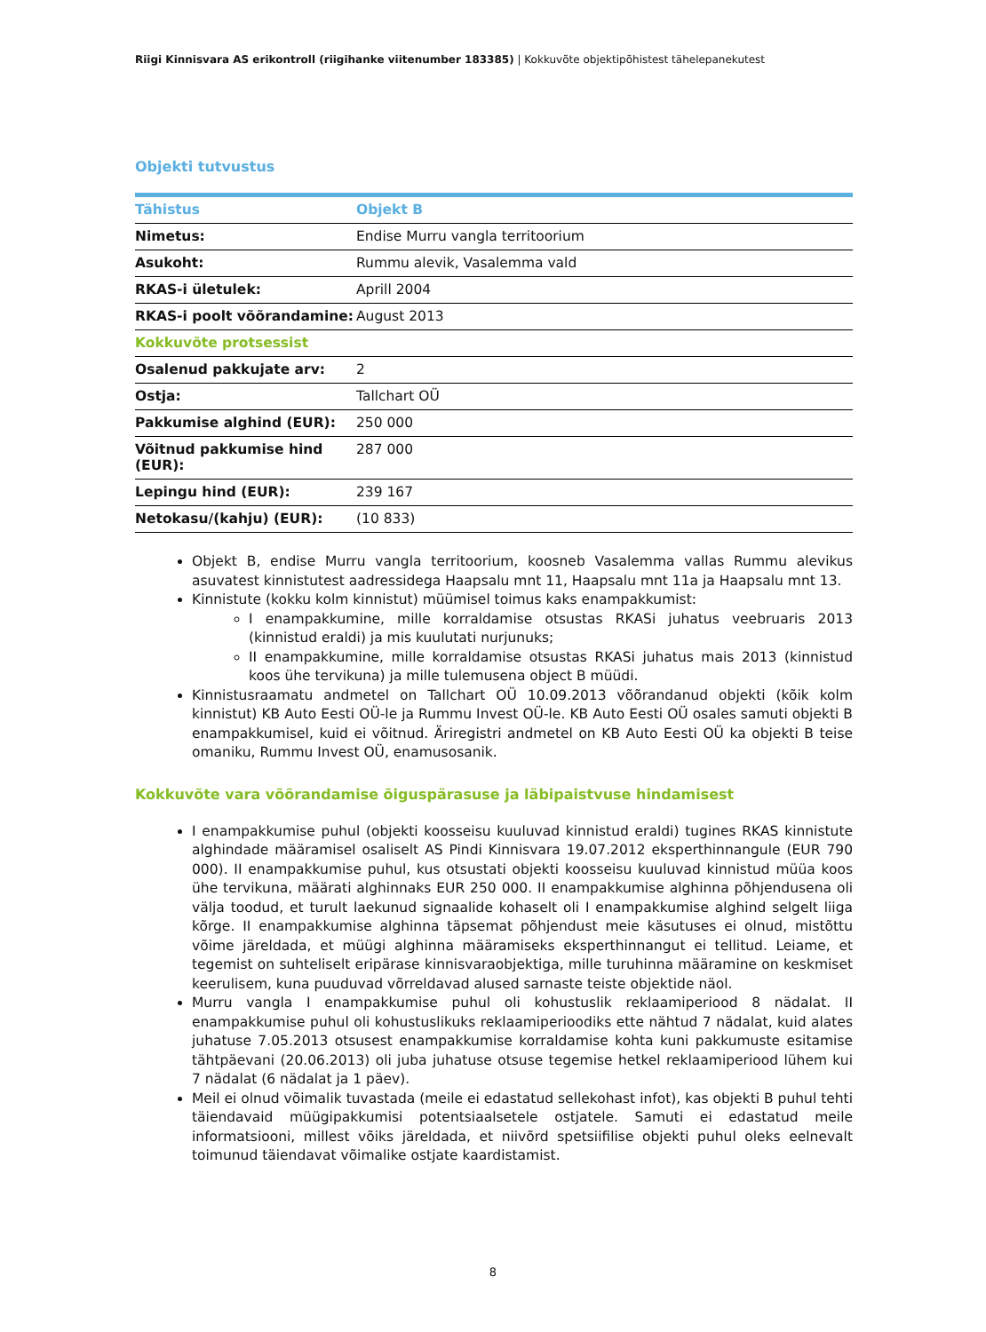Riigi Kinnisvara AS erikontroll (riigihanke viitenumber 183385) | Kokkuvõte objektipõhistest tähelepanekutest
Objekti tutvustus
| Tähistus | Objekt B |
| Nimetus: | Endise Murru vangla territoorium |
| Asukoht: | Rummu alevik, Vasalemma vald |
| RKAS-i ületulek: | Aprill 2004 |
| RKAS-i poolt võõrandamine: | August 2013 |
| Kokkuvõte protsessist | |
| Osalenud pakkujate arv: | 2 |
| Ostja: | Tallchart OÜ |
| Pakkumise alghind (EUR): | 250 000 |
| Võitnud pakkumise hind (EUR): | 287 000 |
| Lepingu hind (EUR): | 239 167 |
| Netokasu/(kahju) (EUR): | (10 833) |
Objekt B, endise Murru vangla territoorium, koosneb Vasalemma vallas Rummu alevikus asuvatest kinnistutest aadressidega Haapsalu mnt 11, Haapsalu mnt 11a ja Haapsalu mnt 13.
Kinnistute (kokku kolm kinnistut) müümisel toimus kaks enampakkumist:
I enampakkumine, mille korraldamise otsustas RKASi juhatus veebruaris 2013 (kinnistud eraldi) ja mis kuulutati nurjunuks;
II enampakkumine, mille korraldamise otsustas RKASi juhatus mais 2013 (kinnistud koos ühe tervikuna) ja mille tulemusena object B müüdi.
Kinnistusraamatu andmetel on Tallchart OÜ 10.09.2013 võõrandanud objekti (kõik kolm kinnistut) KB Auto Eesti OÜ-le ja Rummu Invest OÜ-le. KB Auto Eesti OÜ osales samuti objekti B enampakkumisel, kuid ei võitnud. Äriregistri andmetel on KB Auto Eesti OÜ ka objekti B teise omaniku, Rummu Invest OÜ, enamusosanik.
Kokkuvõte vara võõrandamise õiguspärasuse ja läbipaistvuse hindamisest
I enampakkumise puhul (objekti koosseisu kuuluvad kinnistud eraldi) tugines RKAS kinnistute alghindade määramisel osaliselt AS Pindi Kinnisvara 19.07.2012 eksperthinnangule (EUR 790 000). II enampakkumise puhul, kus otsustati objekti koosseisu kuuluvad kinnistud müüa koos ühe tervikuna, määrati alghinnaks EUR 250 000. II enampakkumise alghinna põhjendusena oli välja toodud, et turult laekunud signaalide kohaselt oli I enampakkumise alghind selgelt liiga kõrge. II enampakkumise alghinna täpsemat põhjendust meie käsutuses ei olnud, mistõttu võime järeldada, et müügi alghinna määramiseks eksperthinnangut ei tellitud. Leiame, et tegemist on suhteliselt eripärase kinnisvaraobjektiga, mille turuhinna määramine on keskmiset keerulisem, kuna puuduvad võrreldavad alused sarnaste teiste objektide näol.
Murru vangla I enampakkumise puhul oli kohustuslik reklaamiperiood 8 nädalat. II enampakkumise puhul oli kohustuslikuks reklaamiperioodiks ette nähtud 7 nädalat, kuid alates juhatuse 7.05.2013 otsusest enampakkumise korraldamise kohta kuni pakkumuste esitamise tähtpäevani (20.06.2013) oli juba juhatuse otsuse tegemise hetkel reklaamiperiood lühem kui 7 nädalat (6 nädalat ja 1 päev).
Meil ei olnud võimalik tuvastada (meile ei edastatud sellekohast infot), kas objekti B puhul tehti täiendavaid müügipakkumisi potentsiaalsetele ostjatele. Samuti ei edastatud meile informatsiooni, millest võiks järeldada, et niivõrd spetsiifilise objekti puhul oleks eelnevalt toimunud täiendavat võimalike ostjate kaardistamist.
8